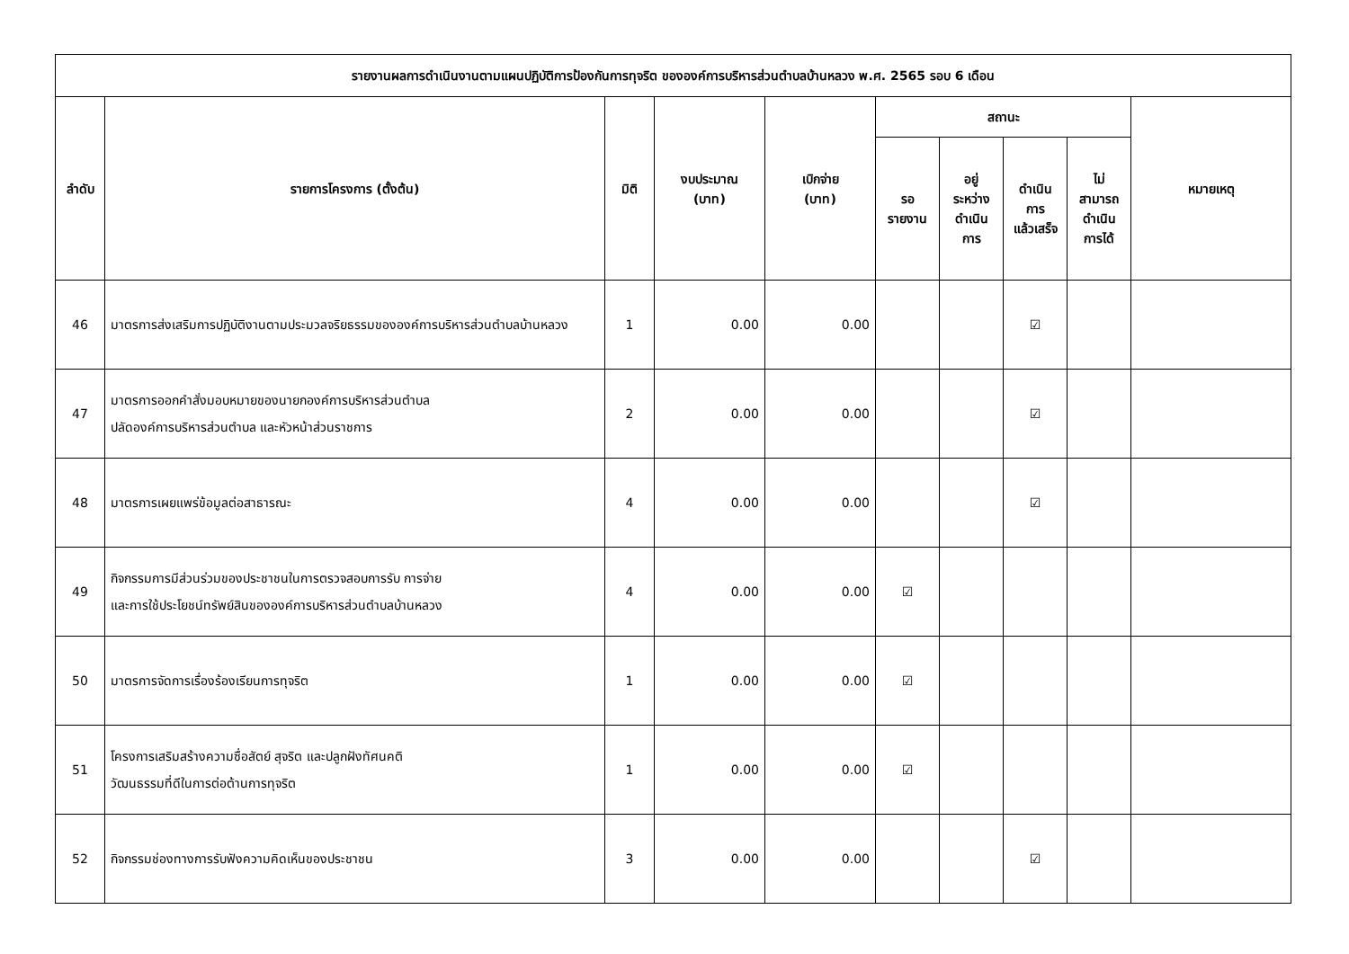| รายงานผลการดำเนินงานตามแผนปฏิบัติการป้องกันการทุจริต ขององค์การบริหารส่วนตำบลบ้านหลวง พ.ศ. 2565 รอบ 6 เดือน | | | | | | | | | |
| --- | --- | --- | --- | --- | --- | --- | --- | --- | --- |
| ลำดับ | รายการโครงการ (ตั้งต้น) | มิติ | งบประมาณ (บาท) | เบิกจ่าย (บาท) | สถานะ | | | | หมายเหตุ |
| | | | | | รอ รายงาน | อยู่ ระหว่าง ดำเนิน การ | ดำเนิน การ แล้วเสร็จ | ไม่ สามารถ ดำเนิน การได้ | |
| 46 | มาตรการส่งเสริมการปฏิบัติงานตามประมวลจริยธรรมขององค์การบริหารส่วนตำบลบ้านหลวง | 1 | 0.00 | 0.00 | | | ☑ | | |
| 47 | มาตรการออกคำสั่งมอบหมายของนายกองค์การบริหารส่วนตำบล ปลัดองค์การบริหารส่วนตำบล และหัวหน้าส่วนราชการ | 2 | 0.00 | 0.00 | | | ☑ | | |
| 48 | มาตรการเผยแพร่ข้อมูลต่อสาธารณะ | 4 | 0.00 | 0.00 | | | ☑ | | |
| 49 | กิจกรรมการมีส่วนร่วมของประชาชนในการตรวจสอบการรับ การจ่าย และการใช้ประโยชน์ทรัพย์สินขององค์การบริหารส่วนตำบลบ้านหลวง | 4 | 0.00 | 0.00 | ☑ | | | | |
| 50 | มาตรการจัดการเรื่องร้องเรียนการทุจริต | 1 | 0.00 | 0.00 | ☑ | | | | |
| 51 | โครงการเสริมสร้างความซื่อสัตย์ สุจริต และปลูกฝังทัศนคติ วัฒนธรรมที่ดีในการต่อต้านการทุจริต | 1 | 0.00 | 0.00 | ☑ | | | | |
| 52 | กิจกรรมช่องทางการรับฟังความคิดเห็นของประชาชน | 3 | 0.00 | 0.00 | | | ☑ | | |